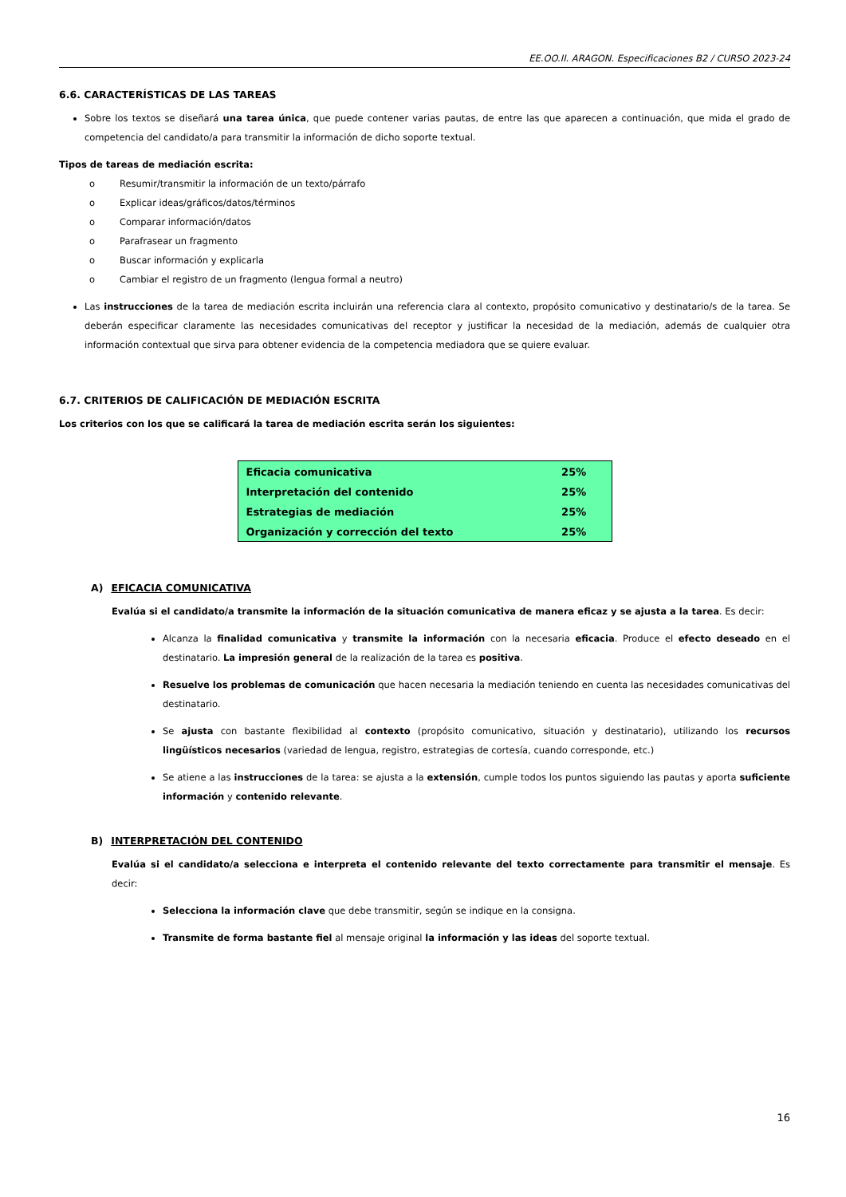EE.OO.II. ARAGON. Especificaciones B2 / CURSO 2023-24
6.6. CARACTERÍSTICAS DE LAS TAREAS
Sobre los textos se diseñará una tarea única, que puede contener varias pautas, de entre las que aparecen a continuación, que mida el grado de competencia del candidato/a para transmitir la información de dicho soporte textual.
Tipos de tareas de mediación escrita:
o Resumir/transmitir la información de un texto/párrafo
o Explicar ideas/gráficos/datos/términos
o Comparar información/datos
o Parafrasear un fragmento
o Buscar información y explicarla
o Cambiar el registro de un fragmento (lengua formal a neutro)
Las instrucciones de la tarea de mediación escrita incluirán una referencia clara al contexto, propósito comunicativo y destinatario/s de la tarea. Se deberán especificar claramente las necesidades comunicativas del receptor y justificar la necesidad de la mediación, además de cualquier otra información contextual que sirva para obtener evidencia de la competencia mediadora que se quiere evaluar.
6.7. CRITERIOS DE CALIFICACIÓN DE MEDIACIÓN ESCRITA
Los criterios con los que se calificará la tarea de mediación escrita serán los siguientes:
| Eficacia comunicativa | 25% |
| Interpretación del contenido | 25% |
| Estrategias de mediación | 25% |
| Organización y corrección del texto | 25% |
A) EFICACIA COMUNICATIVA
Evalúa si el candidato/a transmite la información de la situación comunicativa de manera eficaz y se ajusta a la tarea. Es decir:
Alcanza la finalidad comunicativa y transmite la información con la necesaria eficacia. Produce el efecto deseado en el destinatario. La impresión general de la realización de la tarea es positiva.
Resuelve los problemas de comunicación que hacen necesaria la mediación teniendo en cuenta las necesidades comunicativas del destinatario.
Se ajusta con bastante flexibilidad al contexto (propósito comunicativo, situación y destinatario), utilizando los recursos lingüísticos necesarios (variedad de lengua, registro, estrategias de cortesía, cuando corresponde, etc.)
Se atiene a las instrucciones de la tarea: se ajusta a la extensión, cumple todos los puntos siguiendo las pautas y aporta suficiente información y contenido relevante.
B) INTERPRETACIÓN DEL CONTENIDO
Evalúa si el candidato/a selecciona e interpreta el contenido relevante del texto correctamente para transmitir el mensaje. Es decir:
Selecciona la información clave que debe transmitir, según se indique en la consigna.
Transmite de forma bastante fiel al mensaje original la información y las ideas del soporte textual.
16